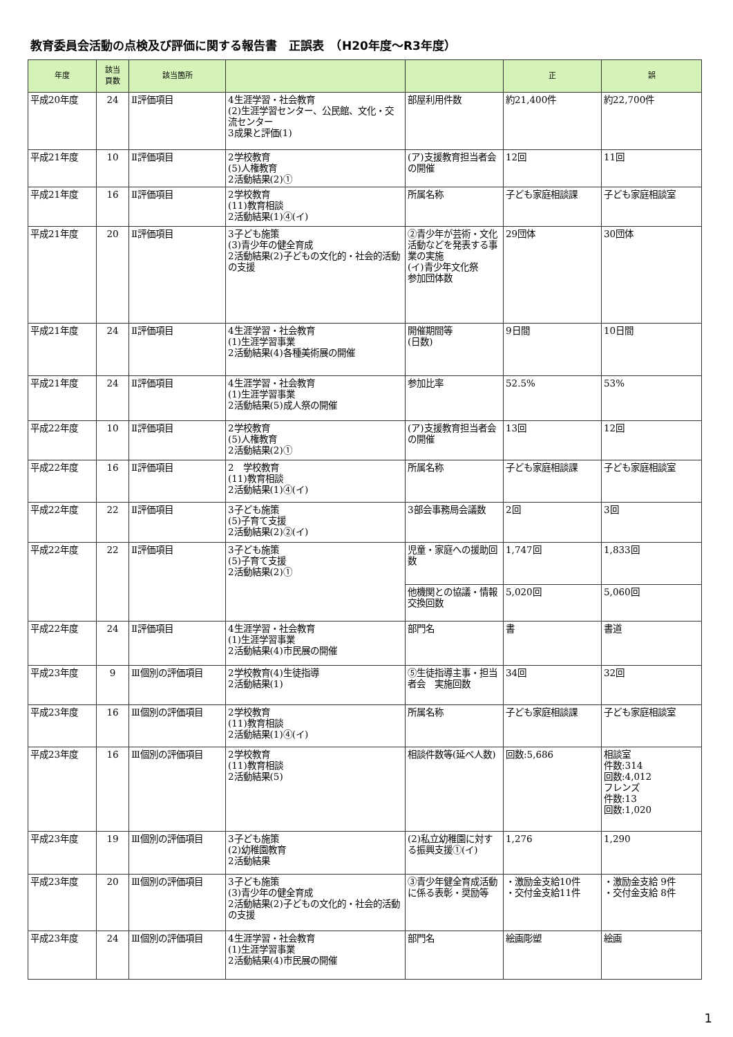教育委員会活動の点検及び評価に関する報告書　正誤表　（H20年度～R3年度）
| 年度 | 該当 頁数 | 該当箇所 | | | 正 | 誤 |
| --- | --- | --- | --- | --- | --- | --- |
| 平成20年度 | 24 | Ⅱ評価項目 | 4生涯学習・社会教育 (2)生涯学習センター、公民館、文化・交流センター 3成果と評価(1) | 部屋利用件数 | 約21,400件 | 約22,700件 |
| 平成21年度 | 10 | Ⅱ評価項目 | 2学校教育 (5)人権教育 2活動結果(2)① | (ア)支援教育担当者会の開催 | 12回 | 11回 |
| 平成21年度 | 16 | Ⅱ評価項目 | 2学校教育 (11)教育相談 2活動結果(1)④(イ) | 所属名称 | 子ども家庭相談課 | 子ども家庭相談室 |
| 平成21年度 | 20 | Ⅱ評価項目 | 3子ども施策 (3)青少年の健全育成 2活動結果(2)子どもの文化的・社会的活動の支援 | ②青少年が芸術・文化活動などを発表する事業の実施 (イ)青少年文化祭 参加団体数 | 29団体 | 30団体 |
| 平成21年度 | 24 | Ⅱ評価項目 | 4生涯学習・社会教育 (1)生涯学習事業 2活動結果(4)各種美術展の開催 | 開催期間等 (日数) | 9日間 | 10日間 |
| 平成21年度 | 24 | Ⅱ評価項目 | 4生涯学習・社会教育 (1)生涯学習事業 2活動結果(5)成人祭の開催 | 参加比率 | 52.5% | 53% |
| 平成22年度 | 10 | Ⅱ評価項目 | 2学校教育 (5)人権教育 2活動結果(2)① | (ア)支援教育担当者会の開催 | 13回 | 12回 |
| 平成22年度 | 16 | Ⅱ評価項目 | 2 学校教育 (11)教育相談 2活動結果(1)④(イ) | 所属名称 | 子ども家庭相談課 | 子ども家庭相談室 |
| 平成22年度 | 22 | Ⅱ評価項目 | 3子ども施策 (5)子育て支援 2活動結果(2)②(イ) | 3部会事務局会議数 | 2回 | 3回 |
| 平成22年度 | 22 | Ⅱ評価項目 | 3子ども施策 (5)子育て支援 2活動結果(2)① | 児童・家庭への援助回数 | 1,747回 | 1,833回 |
| | | | | 他機関との協議・情報交換回数 | 5,020回 | 5,060回 |
| 平成22年度 | 24 | Ⅱ評価項目 | 4生涯学習・社会教育 (1)生涯学習事業 2活動結果(4)市民展の開催 | 部門名 | 書 | 書道 |
| 平成23年度 | 9 | Ⅲ個別の評価項目 | 2学校教育(4)生徒指導 2活動結果(1) | ⑤生徒指導主事・担当者会 実施回数 | 34回 | 32回 |
| 平成23年度 | 16 | Ⅲ個別の評価項目 | 2学校教育 (11)教育相談 2活動結果(1)④(イ) | 所属名称 | 子ども家庭相談課 | 子ども家庭相談室 |
| 平成23年度 | 16 | Ⅲ個別の評価項目 | 2学校教育 (11)教育相談 2活動結果(5) | 相談件数等(延べ人数) | 回数:5,686 | 相談室 件数:314 回数:4,012 フレンズ 件数:13 回数:1,020 |
| 平成23年度 | 19 | Ⅲ個別の評価項目 | 3子ども施策 (2)幼稚園教育 2活動結果 | (2)私立幼稚園に対する振興支援①(イ) | 1,276 | 1,290 |
| 平成23年度 | 20 | Ⅲ個別の評価項目 | 3子ども施策 (3)青少年の健全育成 2活動結果(2)子どもの文化的・社会的活動の支援 | ③青少年健全育成活動に係る表彰・奨励等 | ・激励金支給10件 ・交付金支給11件 | ・激励金支給 9件 ・交付金支給 8件 |
| 平成23年度 | 24 | Ⅲ個別の評価項目 | 4生涯学習・社会教育 (1)生涯学習事業 2活動結果(4)市民展の開催 | 部門名 | 絵画彫塑 | 絵画 |
1